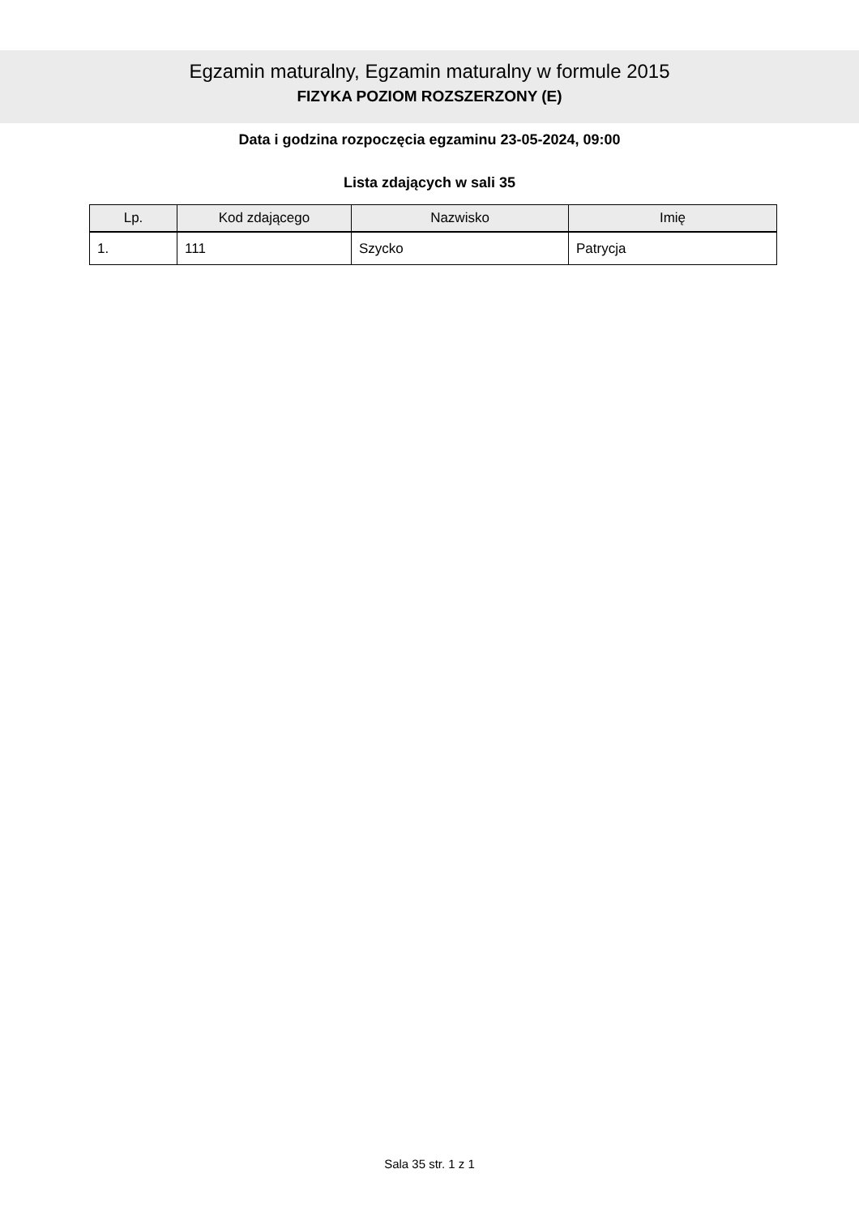Egzamin maturalny, Egzamin maturalny w formule 2015
FIZYKA POZIOM ROZSZERZONY (E)
Data i godzina rozpoczęcia egzaminu 23-05-2024, 09:00
Lista zdających w sali 35
| Lp. | Kod zdającego | Nazwisko | Imię |
| --- | --- | --- | --- |
| 1. | 111 | Szycko | Patrycja |
Sala 35 str. 1 z 1